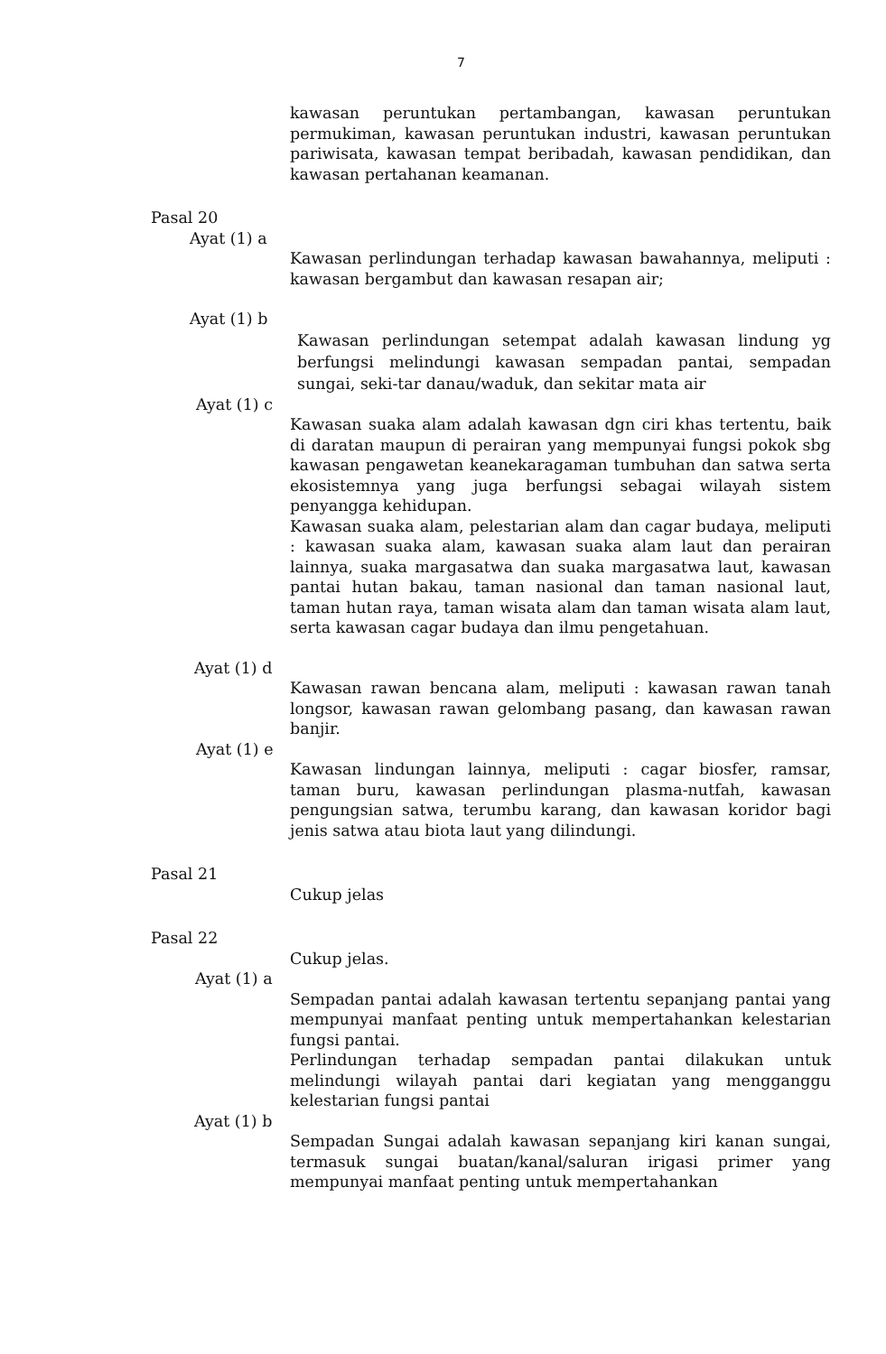7
kawasan peruntukan pertambangan, kawasan peruntukan permukiman, kawasan peruntukan industri, kawasan peruntukan pariwisata, kawasan tempat beribadah, kawasan pendidikan, dan kawasan pertahanan keamanan.
Pasal 20
Ayat (1) a
Kawasan perlindungan terhadap kawasan bawahannya, meliputi : kawasan bergambut dan kawasan resapan air;
Ayat (1) b
Kawasan perlindungan setempat adalah kawasan lindung yg berfungsi melindungi kawasan sempadan pantai, sempadan sungai, seki-tar danau/waduk, dan sekitar mata air
Ayat (1) c
Kawasan suaka alam adalah kawasan dgn ciri khas tertentu, baik di daratan maupun di perairan yang mempunyai fungsi pokok sbg kawasan pengawetan keanekaragaman tumbuhan dan satwa serta ekosistemnya yang juga berfungsi sebagai wilayah sistem penyangga kehidupan.
Kawasan suaka alam, pelestarian alam dan cagar budaya, meliputi : kawasan suaka alam, kawasan suaka alam laut dan perairan lainnya, suaka margasatwa dan suaka margasatwa laut, kawasan pantai hutan bakau, taman nasional dan taman nasional laut, taman hutan raya, taman wisata alam dan taman wisata alam laut, serta kawasan cagar budaya dan ilmu pengetahuan.
Ayat (1) d
Kawasan rawan bencana alam, meliputi : kawasan rawan tanah longsor, kawasan rawan gelombang pasang, dan kawasan rawan banjir.
Ayat (1) e
Kawasan lindungan lainnya, meliputi : cagar biosfer, ramsar, taman buru, kawasan perlindungan plasma-nutfah, kawasan pengungsian satwa, terumbu karang, dan kawasan koridor bagi jenis satwa atau biota laut yang dilindungi.
Pasal 21
Cukup jelas
Pasal 22
Cukup jelas.
Ayat (1) a
Sempadan pantai adalah kawasan tertentu sepanjang pantai yang mempunyai manfaat penting untuk mempertahankan kelestarian fungsi pantai.
Perlindungan terhadap sempadan pantai dilakukan untuk melindungi wilayah pantai dari kegiatan yang mengganggu kelestarian fungsi pantai
Ayat (1) b
Sempadan Sungai adalah kawasan sepanjang kiri kanan sungai, termasuk sungai buatan/kanal/saluran irigasi primer yang mempunyai manfaat penting untuk mempertahankan